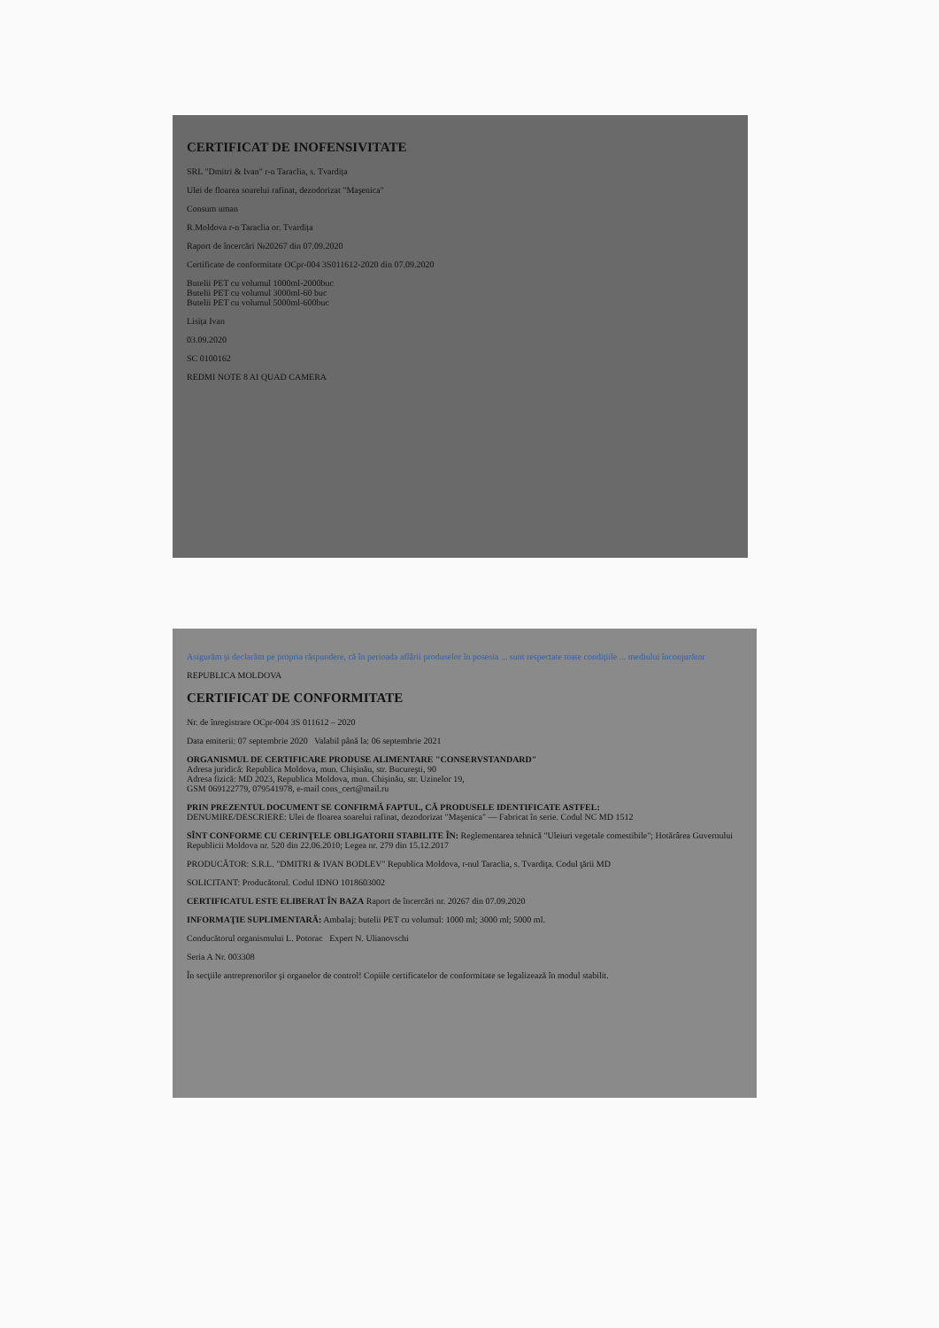CERTIFICAT DE INOFENSIVITATE
SRL "Dmitri & Ivan" r-n Taraclia, s. Tvardița
Ulei de floarea soarelui rafinat, dezodorizat "Maşenica"
Consum uman
R.Moldova r-n Taraclia or. Tvardița
Raport de încercări №20267 din 07.09.2020
Certificate de conformitate OCpr-004 3S011612-2020 din 07.09.2020
Butelii PET cu volumul 1000ml-2000buc
Butelii PET cu volumul 3000ml-60 buc
Butelii PET cu volumul 5000ml-600buc
Lisița Ivan
03.09.2020
SC 0100162
REDMI NOTE 8 AI QUAD CAMERA
Asigurăm şi declarăm pe propria răspundere, că în perioada aflării produselor în posesia ... sunt respectate toate condiţiile ... mediului înconjurător
REPUBLICA MOLDOVA
CERTIFICAT DE CONFORMITATE
Nr. de înregistrare OCpr-004 3S 011612 – 2020
Data emiterii: 07 septembrie 2020 Valabil până la: 06 septembrie 2021
ORGANISMUL DE CERTIFICARE PRODUSE ALIMENTARE "CONSERVSTANDARD"
Adresa juridică: Republica Moldova, mun. Chişinău, str. Bucureşti, 90
Adresa fizică: MD 2023, Republica Moldova, mun. Chişinău, str. Uzinelor 19,
GSM 069122779, 079541978, e-mail cons_cert@mail.ru
PRIN PREZENTUL DOCUMENT SE CONFIRMĂ FAPTUL, CĂ PRODUSELE IDENTIFICATE ASTFEL:
DENUMIRE/DESCRIERE: Ulei de floarea soarelui rafinat, dezodorizat "Maşenica" — Fabricat în serie. Codul NC MD 1512
SÎNT CONFORME CU CERINŢELE OBLIGATORII STABILITE ÎN: Reglementarea tehnică "Uleiuri vegetale comestibile"; Hotărârea Guvernului Republicii Moldova nr. 520 din 22.06.2010; Legea nr. 279 din 15.12.2017
PRODUCĂTOR: S.R.L. "DMITRI & IVAN BODLEV" Republica Moldova, r-nul Taraclia, s. Tvardiţa. Codul ţării MD
SOLICITANT: Producătorul. Codul IDNO 1018603002
CERTIFICATUL ESTE ELIBERAT ÎN BAZA Raport de încercări nr. 20267 din 07.09.2020
INFORMAŢIE SUPLIMENTARĂ: Ambalaj: butelii PET cu volumul: 1000 ml; 3000 ml; 5000 ml.
Conducătorul organismului L. Potorac Expert N. Ulianovschi
Seria A Nr. 003308
În secţiile antreprenorilor şi organelor de control! Copiile certificatelor de conformitate se legalizează în modul stabilit.